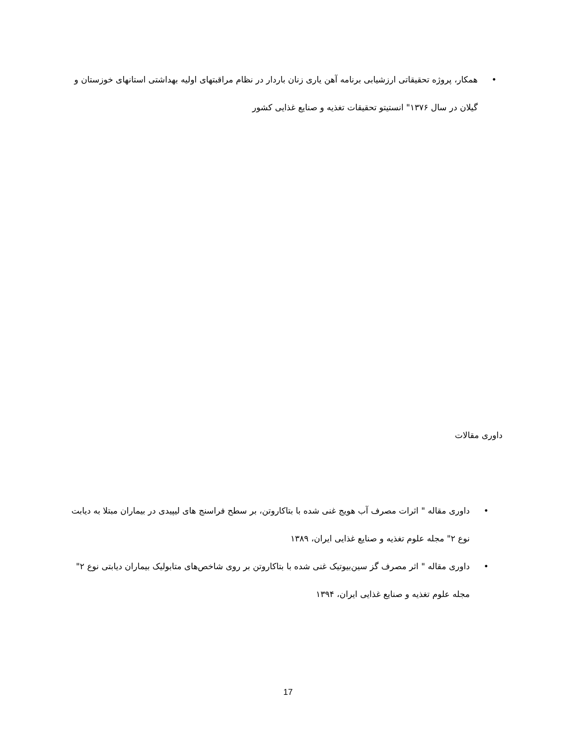• همکار، پروژه تحقیقاتی ارزشیابی برنامه آهن یاری زنان باردار در نظام مراقبتهای اولیه بهداشتی استانهای خوزستان و گیلان در سال ۱۳۷۶" انستیتو تحقیقات تغذیه و صنایع غذایی کشور
داوری مقالات
• داوری مقاله " اثرات مصرف آب هویج غنی شده با بتاکاروتن، بر سطح فراسنج های لیپیدی در بیماران مبتلا به دیابت نوع ۲" مجله علوم تغذیه و صنایع غذایی ایران، ۱۳۸۹
• داوری مقاله " اثر مصرف گز سین‌بیوتیک غنی شده با بتاکاروتن بر روی شاخص‌های متابولیک بیماران دیابتی نوع ۲" مجله علوم تغذیه و صنایع غذایی ایران، ۱۳۹۴
17